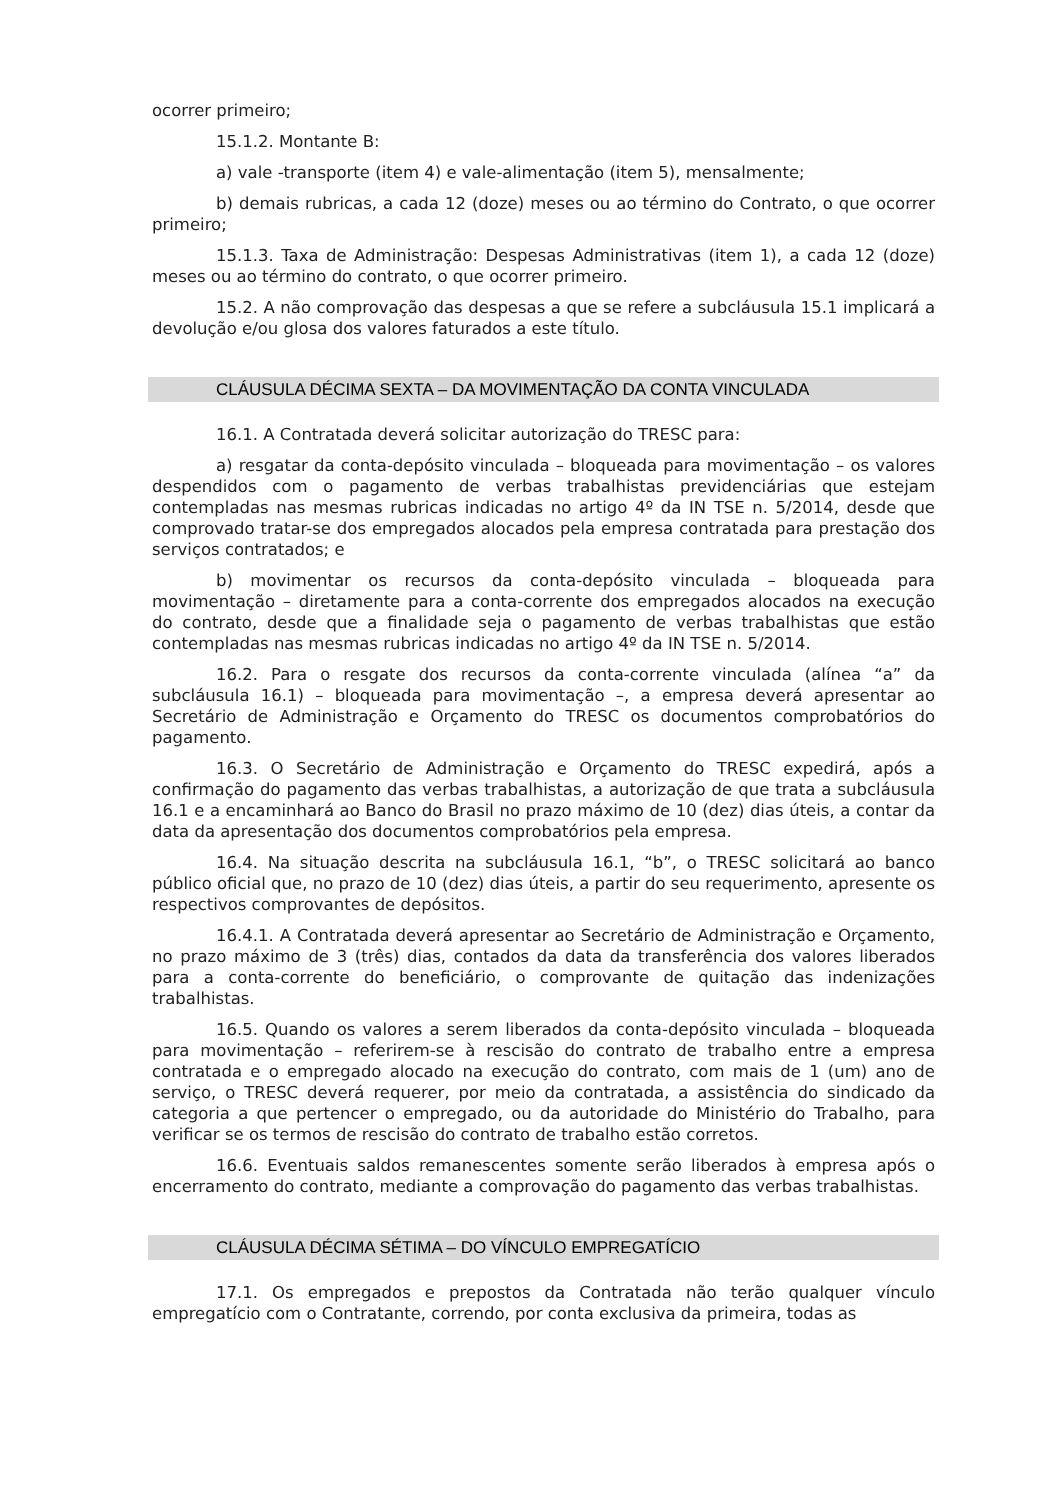ocorrer primeiro;
15.1.2. Montante B:
a) vale -transporte (item 4) e vale-alimentação (item 5), mensalmente;
b) demais rubricas, a cada 12 (doze) meses ou ao término do Contrato, o que ocorrer primeiro;
15.1.3. Taxa de Administração: Despesas Administrativas (item 1), a cada 12 (doze) meses ou ao término do contrato, o que ocorrer primeiro.
15.2. A não comprovação das despesas a que se refere a subcláusula 15.1 implicará a devolução e/ou glosa dos valores faturados a este título.
CLÁUSULA DÉCIMA SEXTA – DA MOVIMENTAÇÃO DA CONTA VINCULADA
16.1. A Contratada deverá solicitar autorização do TRESC para:
a) resgatar da conta-depósito vinculada – bloqueada para movimentação – os valores despendidos com o pagamento de verbas trabalhistas previdenciárias que estejam contempladas nas mesmas rubricas indicadas no artigo 4º da IN TSE n. 5/2014, desde que comprovado tratar-se dos empregados alocados pela empresa contratada para prestação dos serviços contratados; e
b) movimentar os recursos da conta-depósito vinculada – bloqueada para movimentação – diretamente para a conta-corrente dos empregados alocados na execução do contrato, desde que a finalidade seja o pagamento de verbas trabalhistas que estão contempladas nas mesmas rubricas indicadas no artigo 4º da IN TSE n. 5/2014.
16.2. Para o resgate dos recursos da conta-corrente vinculada (alínea “a” da subcláusula 16.1) – bloqueada para movimentação –, a empresa deverá apresentar ao Secretário de Administração e Orçamento do TRESC os documentos comprobatórios do pagamento.
16.3. O Secretário de Administração e Orçamento do TRESC expedirá, após a confirmação do pagamento das verbas trabalhistas, a autorização de que trata a subcláusula 16.1 e a encaminhará ao Banco do Brasil no prazo máximo de 10 (dez) dias úteis, a contar da data da apresentação dos documentos comprobatórios pela empresa.
16.4. Na situação descrita na subcláusula 16.1, “b”, o TRESC solicitará ao banco público oficial que, no prazo de 10 (dez) dias úteis, a partir do seu requerimento, apresente os respectivos comprovantes de depósitos.
16.4.1. A Contratada deverá apresentar ao Secretário de Administração e Orçamento, no prazo máximo de 3 (três) dias, contados da data da transferência dos valores liberados para a conta-corrente do beneficiário, o comprovante de quitação das indenizações trabalhistas.
16.5. Quando os valores a serem liberados da conta-depósito vinculada – bloqueada para movimentação – referirem-se à rescisão do contrato de trabalho entre a empresa contratada e o empregado alocado na execução do contrato, com mais de 1 (um) ano de serviço, o TRESC deverá requerer, por meio da contratada, a assistência do sindicado da categoria a que pertencer o empregado, ou da autoridade do Ministério do Trabalho, para verificar se os termos de rescisão do contrato de trabalho estão corretos.
16.6. Eventuais saldos remanescentes somente serão liberados à empresa após o encerramento do contrato, mediante a comprovação do pagamento das verbas trabalhistas.
CLÁUSULA DÉCIMA SÉTIMA – DO VÍNCULO EMPREGATÍCIO
17.1. Os empregados e prepostos da Contratada não terão qualquer vínculo empregatício com o Contratante, correndo, por conta exclusiva da primeira, todas as